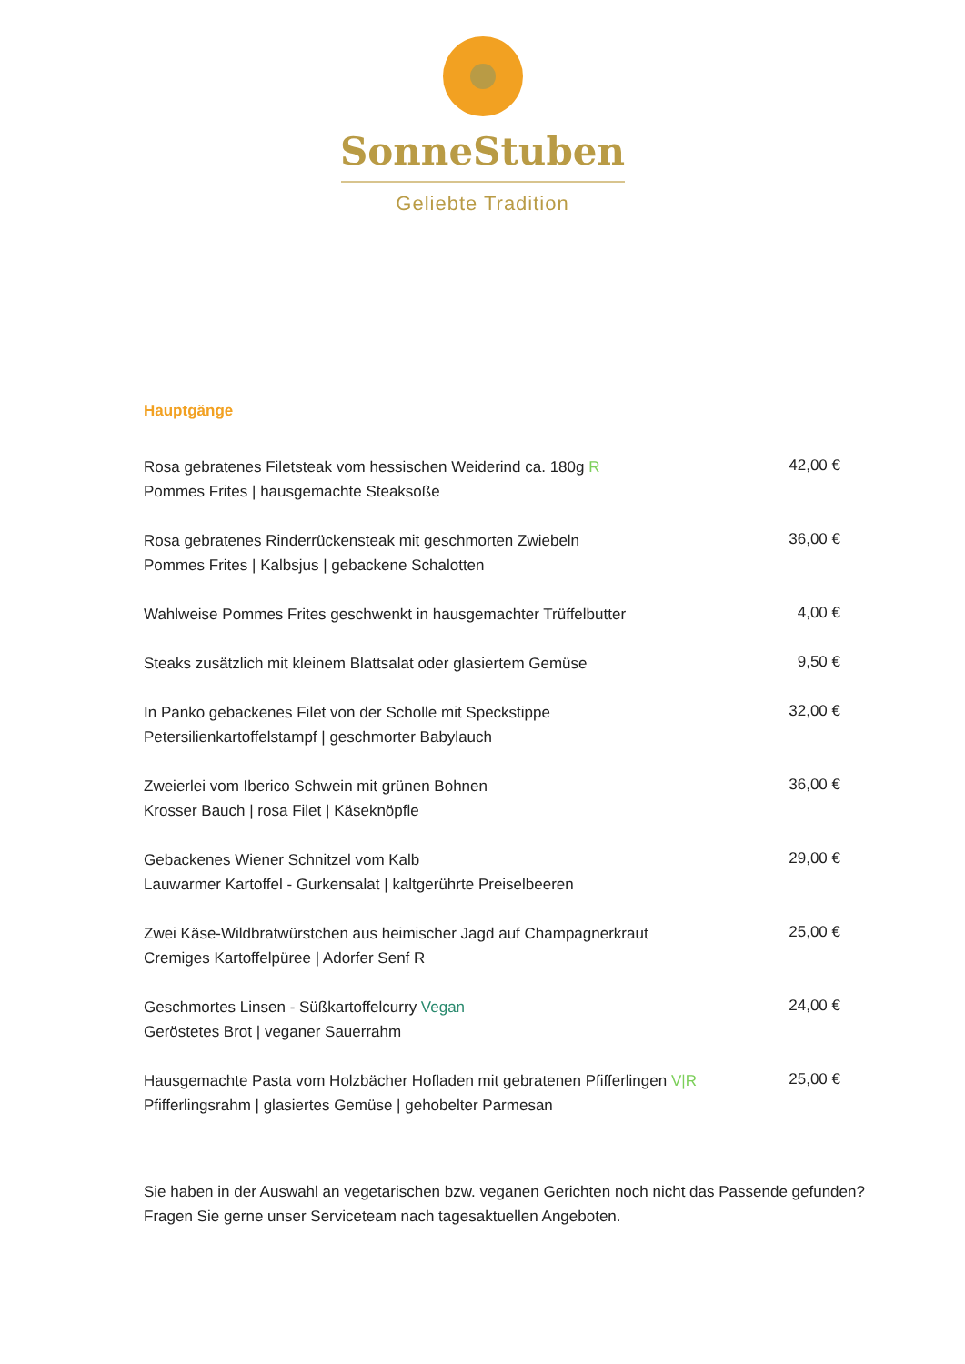SonneStuben
Geliebte Tradition
Hauptgänge
Rosa gebratenes Filetsteak vom hessischen Weiderind ca. 180g R
Pommes Frites | hausgemachte Steaksoße
42,00 €
Rosa gebratenes Rinderrückensteak mit geschmorten Zwiebeln
Pommes Frites | Kalbsjus | gebackene Schalotten
36,00 €
Wahlweise Pommes Frites geschwenkt in hausgemachter Trüffelbutter
4,00 €
Steaks zusätzlich mit kleinem Blattsalat oder glasiertem Gemüse
9,50 €
In Panko gebackenes Filet von der Scholle mit Speckstippe
Petersilienkartoffelstampf | geschmorter Babylauch
32,00 €
Zweierlei vom Iberico Schwein mit grünen Bohnen
Krosser Bauch | rosa Filet | Käseknöpfle
36,00 €
Gebackenes Wiener Schnitzel vom Kalb
Lauwarmer Kartoffel - Gurkensalat | kaltgerührte Preiselbeeren
29,00 €
Zwei Käse-Wildbratwürstchen aus heimischer Jagd auf Champagnerkraut
Cremiges Kartoffelpüree | Adorfer Senf R
25,00 €
Geschmortes Linsen - Süßkartoffelcurry Vegan
Geröstetes Brot | veganer Sauerrahm
24,00 €
Hausgemachte Pasta vom Holzbächer Hofladen mit gebratenen Pfifferlingen V|R
Pfifferlingsrahm | glasiertes Gemüse | gehobelter Parmesan
25,00 €
Sie haben in der Auswahl an vegetarischen bzw. veganen Gerichten noch nicht das Passende gefunden?
Fragen Sie gerne unser Serviceteam nach tagesaktuellen Angeboten.